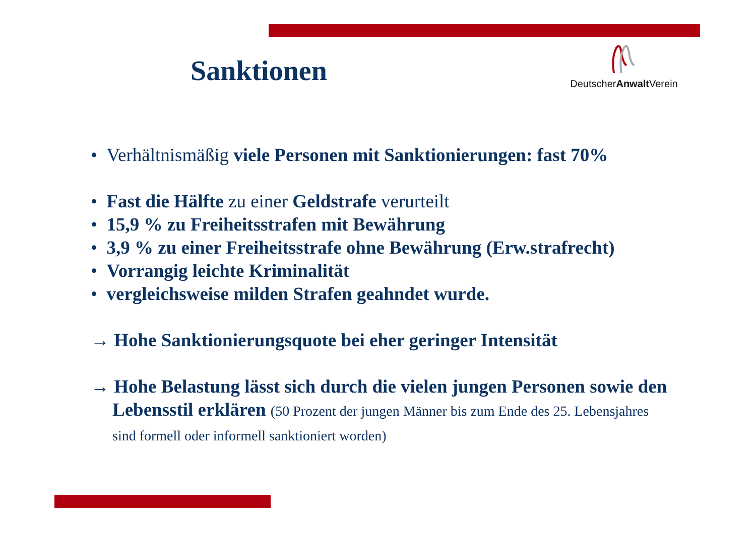Sanktionen
DeutscherAnwalt Verein
• Verhältnismäßig viele Personen mit Sanktionierungen: fast 70%
• Fast die Hälfte zu einer Geldstrafe verurteilt
• 15,9 % zu Freiheitsstrafen mit Bewährung
• 3,9 % zu einer Freiheitsstrafe ohne Bewährung (Erw.strafrecht)
• Vorrangig leichte Kriminalität
• vergleichsweise milden Strafen geahndet wurde.
→ Hohe Sanktionierungsquote bei eher geringer Intensität
→ Hohe Belastung lässt sich durch die vielen jungen Personen sowie den Lebensstil erklären (50 Prozent der jungen Männer bis zum Ende des 25. Lebensjahres sind formell oder informell sanktioniert worden)